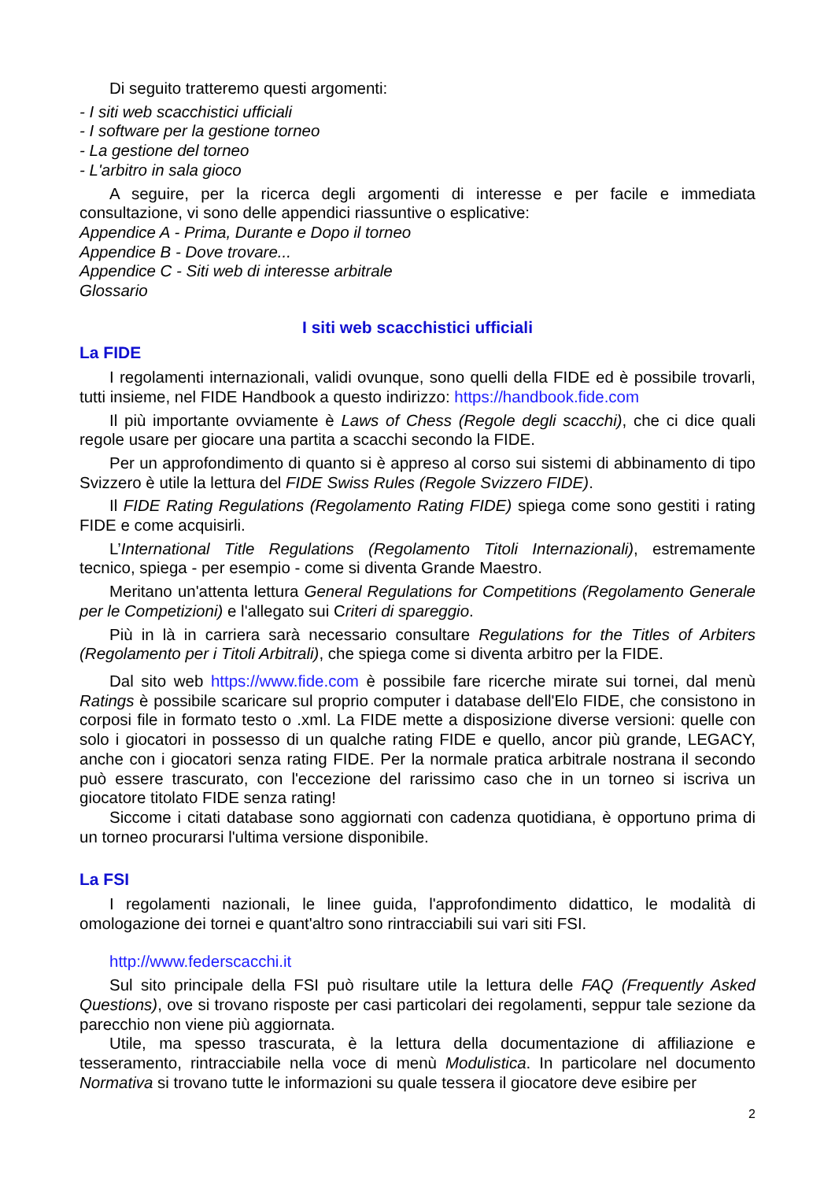Di seguito tratteremo questi argomenti:
- I siti web scacchistici ufficiali
- I software per la gestione torneo
- La gestione del torneo
- L'arbitro in sala gioco
A seguire, per la ricerca degli argomenti di interesse e per facile e immediata consultazione, vi sono delle appendici riassuntive o esplicative:
Appendice A - Prima, Durante e Dopo il torneo
Appendice B - Dove trovare...
Appendice C - Siti web di interesse arbitrale
Glossario
I siti web scacchistici ufficiali
La FIDE
I regolamenti internazionali, validi ovunque, sono quelli della FIDE ed è possibile trovarli, tutti insieme, nel FIDE Handbook a questo indirizzo: https://handbook.fide.com
Il più importante ovviamente è Laws of Chess (Regole degli scacchi), che ci dice quali regole usare per giocare una partita a scacchi secondo la FIDE.
Per un approfondimento di quanto si è appreso al corso sui sistemi di abbinamento di tipo Svizzero è utile la lettura del FIDE Swiss Rules (Regole Svizzero FIDE).
Il FIDE Rating Regulations (Regolamento Rating FIDE) spiega come sono gestiti i rating FIDE e come acquisirli.
L’International Title Regulations (Regolamento Titoli Internazionali), estremamente tecnico, spiega - per esempio - come si diventa Grande Maestro.
Meritano un'attenta lettura General Regulations for Competitions (Regolamento Generale per le Competizioni) e l'allegato sui Criteri di spareggio.
Più in là in carriera sarà necessario consultare Regulations for the Titles of Arbiters (Regolamento per i Titoli Arbitrali), che spiega come si diventa arbitro per la FIDE.
Dal sito web https://www.fide.com è possibile fare ricerche mirate sui tornei, dal menù Ratings è possibile scaricare sul proprio computer i database dell'Elo FIDE, che consistono in corposi file in formato testo o .xml. La FIDE mette a disposizione diverse versioni: quelle con solo i giocatori in possesso di un qualche rating FIDE e quello, ancor più grande, LEGACY, anche con i giocatori senza rating FIDE. Per la normale pratica arbitrale nostrana il secondo può essere trascurato, con l'eccezione del rarissimo caso che in un torneo si iscriva un giocatore titolato FIDE senza rating!
Siccome i citati database sono aggiornati con cadenza quotidiana, è opportuno prima di un torneo procurarsi l'ultima versione disponibile.
La FSI
I regolamenti nazionali, le linee guida, l'approfondimento didattico, le modalità di omologazione dei tornei e quant'altro sono rintracciabili sui vari siti FSI.
http://www.federscacchi.it
Sul sito principale della FSI può risultare utile la lettura delle FAQ (Frequently Asked Questions), ove si trovano risposte per casi particolari dei regolamenti, seppur tale sezione da parecchio non viene più aggiornata.
Utile, ma spesso trascurata, è la lettura della documentazione di affiliazione e tesseramento, rintracciabile nella voce di menù Modulistica. In particolare nel documento Normativa si trovano tutte le informazioni su quale tessera il giocatore deve esibire per
2